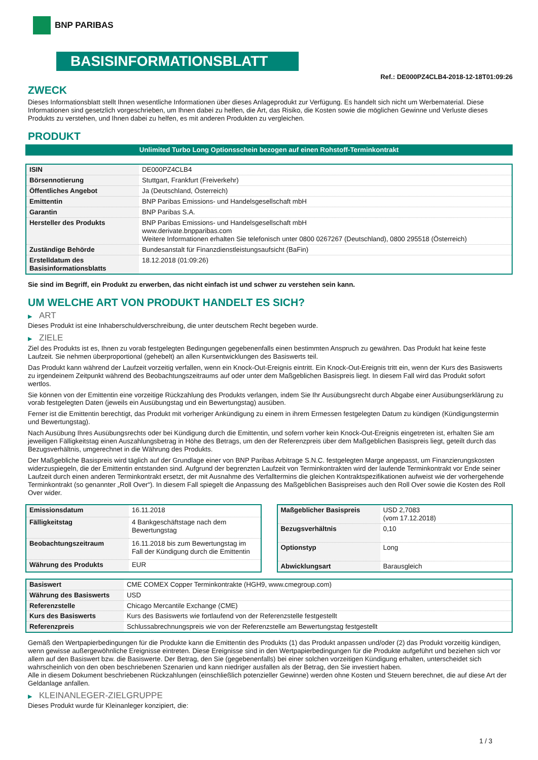BNP PARIBAS
BASISINFORMATIONSBLATT
Ref.: DE000PZ4CLB4-2018-12-18T01:09:26
ZWECK
Dieses Informationsblatt stellt Ihnen wesentliche Informationen über dieses Anlageprodukt zur Verfügung. Es handelt sich nicht um Werbematerial. Diese Informationen sind gesetzlich vorgeschrieben, um Ihnen dabei zu helfen, die Art, das Risiko, die Kosten sowie die möglichen Gewinne und Verluste dieses Produkts zu verstehen, und Ihnen dabei zu helfen, es mit anderen Produkten zu vergleichen.
PRODUKT
Unlimited Turbo Long Optionsschein bezogen auf einen Rohstoff-Terminkontrakt
| ISIN | DE000PZ4CLB4 |
| Börsennotierung | Stuttgart, Frankfurt (Freiverkehr) |
| Öffentliches Angebot | Ja (Deutschland, Österreich) |
| Emittentin | BNP Paribas Emissions- und Handelsgesellschaft mbH |
| Garantin | BNP Paribas S.A. |
| Hersteller des Produkts | BNP Paribas Emissions- und Handelsgesellschaft mbH www.derivate.bnpparibas.com Weitere Informationen erhalten Sie telefonisch unter 0800 0267267 (Deutschland), 0800 295518 (Österreich) |
| Zuständige Behörde | Bundesanstalt für Finanzdienstleistungsaufsicht (BaFin) |
| Erstelldatum des Basisinformationsblatts | 18.12.2018 (01:09:26) |
Sie sind im Begriff, ein Produkt zu erwerben, das nicht einfach ist und schwer zu verstehen sein kann.
UM WELCHE ART VON PRODUKT HANDELT ES SICH?
▶ ART
Dieses Produkt ist eine Inhaberschuldverschreibung, die unter deutschem Recht begeben wurde.
▶ ZIELE
Ziel des Produkts ist es, Ihnen zu vorab festgelegten Bedingungen gegebenenfalls einen bestimmten Anspruch zu gewähren. Das Produkt hat keine feste Laufzeit. Sie nehmen überproportional (gehebelt) an allen Kursentwicklungen des Basiswerts teil.
Das Produkt kann während der Laufzeit vorzeitig verfallen, wenn ein Knock-Out-Ereignis eintritt. Ein Knock-Out-Ereignis tritt ein, wenn der Kurs des Basiswerts zu irgendeinem Zeitpunkt während des Beobachtungszeitraums auf oder unter dem Maßgeblichen Basispreis liegt. In diesem Fall wird das Produkt sofort wertlos.
Sie können von der Emittentin eine vorzeitige Rückzahlung des Produkts verlangen, indem Sie Ihr Ausübungsrecht durch Abgabe einer Ausübungserklärung zu vorab festgelegten Daten (jeweils ein Ausübungstag und ein Bewertungstag) ausüben.
Ferner ist die Emittentin berechtigt, das Produkt mit vorheriger Ankündigung zu einem in ihrem Ermessen festgelegten Datum zu kündigen (Kündigungstermin und Bewertungstag).
Nach Ausübung Ihres Ausübungsrechts oder bei Kündigung durch die Emittentin, und sofern vorher kein Knock-Out-Ereignis eingetreten ist, erhalten Sie am jeweiligen Fälligkeitstag einen Auszahlungsbetrag in Höhe des Betrags, um den der Referenzpreis über dem Maßgeblichen Basispreis liegt, geteilt durch das Bezugsverhältnis, umgerechnet in die Währung des Produkts.
Der Maßgebliche Basispreis wird täglich auf der Grundlage einer von BNP Paribas Arbitrage S.N.C. festgelegten Marge angepasst, um Finanzierungskosten widerzuspiegeln, die der Emittentin entstanden sind. Aufgrund der begrenzten Laufzeit von Terminkontrakten wird der laufende Terminkontrakt vor Ende seiner Laufzeit durch einen anderen Terminkontrakt ersetzt, der mit Ausnahme des Verfalltermins die gleichen Kontraktspezifikationen aufweist wie der vorhergehende Terminkontrakt (so genannter „Roll Over“). In diesem Fall spiegelt die Anpassung des Maßgeblichen Basispreises auch den Roll Over sowie die Kosten des Roll Over wider.
| Emissionsdatum | 16.11.2018 |
| Fälligkeitstag | 4 Bankgeschäftstage nach dem Bewertungstag |
| Beobachtungszeitraum | 16.11.2018 bis zum Bewertungstag im Fall der Kündigung durch die Emittentin |
| Währung des Produkts | EUR |
| Maßgeblicher Basispreis | USD 2,7083 (vom 17.12.2018) |
| Bezugsverhältnis | 0,10 |
| Optionstyp | Long |
| Abwicklungsart | Barausgleich |
| Basiswert | CME COMEX Copper Terminkontrakte (HGH9, www.cmegroup.com) |
| Währung des Basiswerts | USD |
| Referenzstelle | Chicago Mercantile Exchange (CME) |
| Kurs des Basiswerts | Kurs des Basiswerts wie fortlaufend von der Referenzstelle festgestellt |
| Referenzpreis | Schlussabrechnungspreis wie von der Referenzstelle am Bewertungstag festgestellt |
Gemäß den Wertpapierbedingungen für die Produkte kann die Emittentin des Produkts (1) das Produkt anpassen und/oder (2) das Produkt vorzeitig kündigen, wenn gewisse außergewöhnliche Ereignisse eintreten. Diese Ereignisse sind in den Wertpapierbedingungen für die Produkte aufgeführt und beziehen sich vor allem auf den Basiswert bzw. die Basiswerte. Der Betrag, den Sie (gegebenenfalls) bei einer solchen vorzeitigen Kündigung erhalten, unterscheidet sich wahrscheinlich von den oben beschriebenen Szenarien und kann niedriger ausfallen als der Betrag, den Sie investiert haben.
Alle in diesem Dokument beschriebenen Rückzahlungen (einschließlich potenzieller Gewinne) werden ohne Kosten und Steuern berechnet, die auf diese Art der Geldanlage anfallen.
▶ KLEINANLEGER-ZIELGRUPPE
Dieses Produkt wurde für Kleinanleger konzipiert, die:
1 / 3